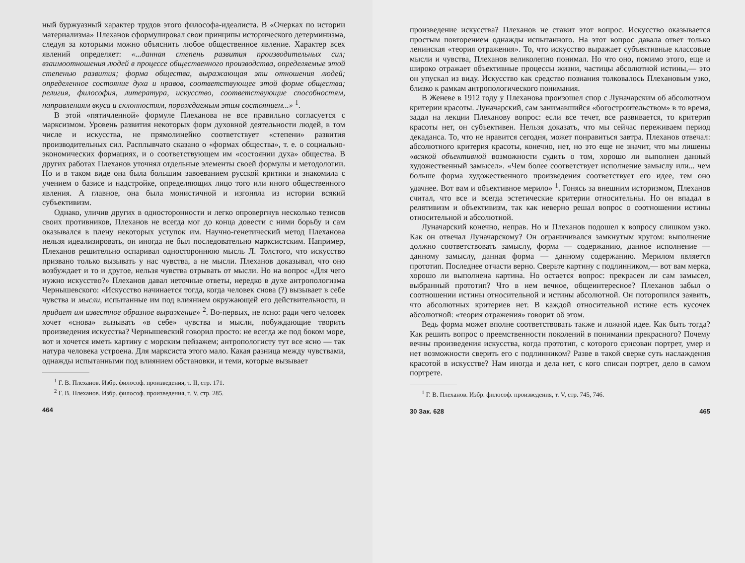ный буржуазный характер трудов этого философа-идеалиста. В «Очерках по истории материализма» Плеханов сформулировал свои принципы исторического детерминизма, следуя за которыми можно объяснить любое общественное явление. Характер всех явлений определяет: «...данная степень развития производительных сил; взаимоотношения людей в процессе общественного производства, определяемые этой степенью развития; форма общества, выражающая эти отношения людей; определенное состояние духа и нравов, соответствующее этой форме общества; религия, философия, литература, искусство, соответствующие способностям, направлениям вкуса и склонностям, порождаемым этим состоянием...» <sup>1</sup>.
В этой «пятичленной» формуле Плеханова не все правильно согласуется с марксизмом. Уровень развития некоторых форм духовной деятельности людей, в том числе и искусства, не прямолинейно соответствует «степени» развития производительных сил. Расплывчато сказано о «формах общества», т. е. о социально-экономических формациях, и о соответствующем им «состоянии духа» общества. В других работах Плеханов уточнял отдельные элементы своей формулы и методологии. Но и в таком виде она была большим завоеванием русской критики и знакомила с учением о базисе и надстройке, определяющих лицо того или иного общественного явления. А главное, она была монистичной и изгоняла из истории всякий субъективизм.
Однако, уличив других в односторонности и легко опровергнув несколько тезисов своих противников, Плеханов не всегда мог до конца довести с ними борьбу и сам оказывался в плену некоторых уступок им. Научно-генетический метод Плеханова нельзя идеализировать, он иногда не был последовательно марксистским. Например, Плеханов решительно оспаривал одностороннюю мысль Л. Толстого, что искусство призвано только вызывать у нас чувства, а не мысли. Плеханов доказывал, что оно возбуждает и то и другое, нельзя чувства отрывать от мысли. Но на вопрос «Для чего нужно искусство?» Плеханов давал неточные ответы, нередко в духе антропологизма Чернышевского: «Искусство начинается тогда, когда человек снова (?) вызывает в себе чувства и мысли, испытанные им под влиянием окружающей его действительности, и придает им известное образное выражение» <sup>2</sup>. Во-первых, не ясно: ради чего человек хочет «снова» вызывать «в себе» чувства и мысли, побуждающие творить произведения искусства? Чернышевский говорил просто: не всегда же под боком море, вот и хочется иметь картину с морским пейзажем; антропологисту тут все ясно — так натура человека устроена. Для марксиста этого мало. Какая разница между чувствами, однажды испытанными под влиянием обстановки, и теми, которые вызывает
<sup>1</sup> Г. В. Плеханов. Избр. философ. произведения, т. II, стр. 171.
<sup>2</sup> Г. В. Плеханов. Избр. философ. произведения, т. V, стр. 285.
464
произведение искусства? Плеханов не ставит этот вопрос. Искусство оказывается простым повторением однажды испытанного. На этот вопрос давала ответ только ленинская «теория отражения». То, что искусство выражает субъективные классовые мысли и чувства, Плеханов великолепно понимал. Но что оно, помимо этого, еще и широко отражает объективные процессы жизни, частицы абсолютной истины,— это он упускал из виду. Искусство как средство познания толковалось Плехановым узко, близко к рамкам антропологического понимания.
В Женеве в 1912 году у Плеханова произошел спор с Луначарским об абсолютном критерии красоты. Луначарский, сам занимавшийся «богостроительством» в то время, задал на лекции Плеханову вопрос: если все течет, все развивается, то критерия красоты нет, он субъективен. Нельзя доказать, что мы сейчас переживаем период декаданса. То, что не нравится сегодня, может понравиться завтра. Плеханов отвечал: абсолютного критерия красоты, конечно, нет, но это еще не значит, что мы лишены «всякой объективной возможности судить о том, хорошо ли выполнен данный художественный замысел». «Чем более соответствует исполнение замыслу или... чем больше форма художественного произведения соответствует его идее, тем оно удачнее. Вот вам и объективное мерило» <sup>1</sup>. Гонясь за внешним историзмом, Плеханов считал, что все и всегда эстетические критерии относительны. Но он впадал в релятивизм и объективизм, так как неверно решал вопрос о соотношении истины относительной и абсолютной.
Луначарский конечно, неправ. Но и Плеханов подошел к вопросу слишком узко. Как он отвечал Луначарскому? Он ограничивался замкнутым кругом: выполнение должно соответствовать замыслу, форма — содержанию, данное исполнение — данному замыслу, данная форма — данному содержанию. Мерилом является прототип. Последнее отчасти верно. Сверьте картину с подлинником,— вот вам мерка, хорошо ли выполнена картина. Но остается вопрос: прекрасен ли сам замысел, выбранный прототип? Что в нем вечное, общеинтересное? Плеханов забыл о соотношении истины относительной и истины абсолютной. Он поторопился заявить, что абсолютных критериев нет. В каждой относительной истине есть кусочек абсолютной: «теория отражения» говорит об этом.
Ведь форма может вполне соответствовать также и ложной идее. Как быть тогда? Как решить вопрос о преемственности поколений в понимании прекрасного? Почему вечны произведения искусства, когда прототип, с которого срисован портрет, умер и нет возможности сверить его с подлинником? Разве в такой сверке суть наслаждения красотой в искусстве? Нам иногда и дела нет, с кого списан портрет, дело в самом портрете.
<sup>1</sup> Г. В. Плеханов. Избр. философ. произведения, т. V, стр. 745, 746.
30 Зак. 628 465